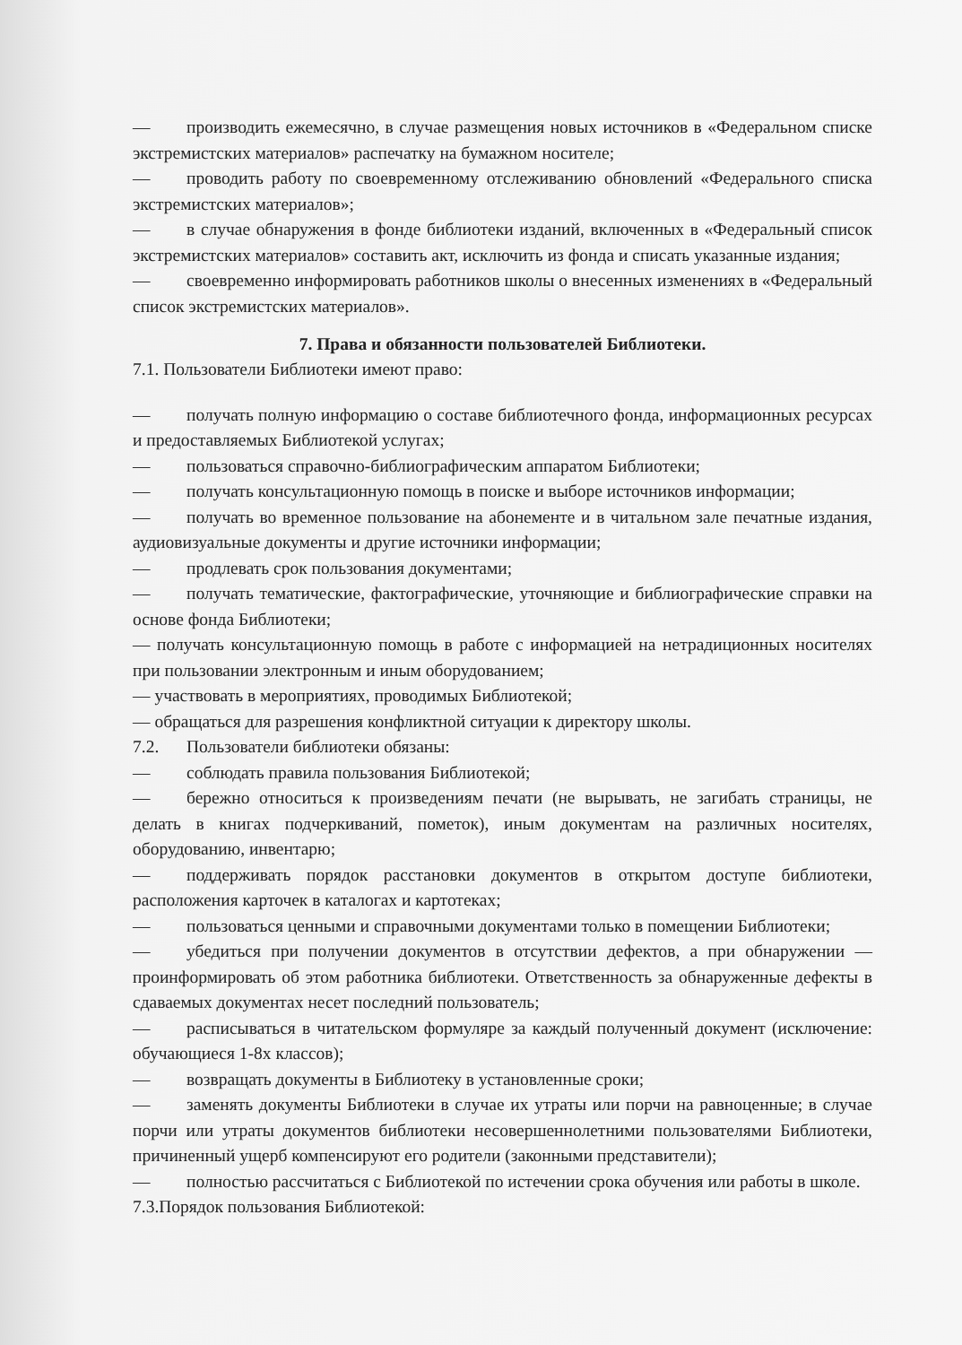— производить ежемесячно, в случае размещения новых источников в «Федеральном списке экстремистских материалов» распечатку на бумажном носителе;
— проводить работу по своевременному отслеживанию обновлений «Федерального списка экстремистских материалов»;
— в случае обнаружения в фонде библиотеки изданий, включенных в «Федеральный список экстремистских материалов» составить акт, исключить из фонда и списать указанные издания;
— своевременно информировать работников школы о внесенных изменениях в «Федеральный список экстремистских материалов».
7. Права и обязанности пользователей Библиотеки.
7.1. Пользователи Библиотеки имеют право:
— получать полную информацию о составе библиотечного фонда, информационных ресурсах и предоставляемых Библиотекой услугах;
— пользоваться справочно-библиографическим аппаратом Библиотеки;
— получать консультационную помощь в поиске и выборе источников информации;
— получать во временное пользование на абонементе и в читальном зале печатные издания, аудиовизуальные документы и другие источники информации;
— продлевать срок пользования документами;
— получать тематические, фактографические, уточняющие и библиографические справки на основе фонда Библиотеки;
— получать консультационную помощь в работе с информацией на нетрадиционных носителях при пользовании электронным и иным оборудованием;
— участвовать в мероприятиях, проводимых Библиотекой;
— обращаться для разрешения конфликтной ситуации к директору школы.
7.2. Пользователи библиотеки обязаны:
— соблюдать правила пользования Библиотекой;
— бережно относиться к произведениям печати (не вырывать, не загибать страницы, не делать в книгах подчеркиваний, пометок), иным документам на различных носителях, оборудованию, инвентарю;
— поддерживать порядок расстановки документов в открытом доступе библиотеки, расположения карточек в каталогах и картотеках;
— пользоваться ценными и справочными документами только в помещении Библиотеки;
— убедиться при получении документов в отсутствии дефектов, а при обнаружении — проинформировать об этом работника библиотеки. Ответственность за обнаруженные дефекты в сдаваемых документах несет последний пользователь;
— расписываться в читательском формуляре за каждый полученный документ (исключение: обучающиеся 1-8х классов);
— возвращать документы в Библиотеку в установленные сроки;
— заменять документы Библиотеки в случае их утраты или порчи на равноценные; в случае порчи или утраты документов библиотеки несовершеннолетними пользователями Библиотеки, причиненный ущерб компенсируют его родители (законными представители);
— полностью рассчитаться с Библиотекой по истечении срока обучения или работы в школе.
7.3.Порядок пользования Библиотекой: